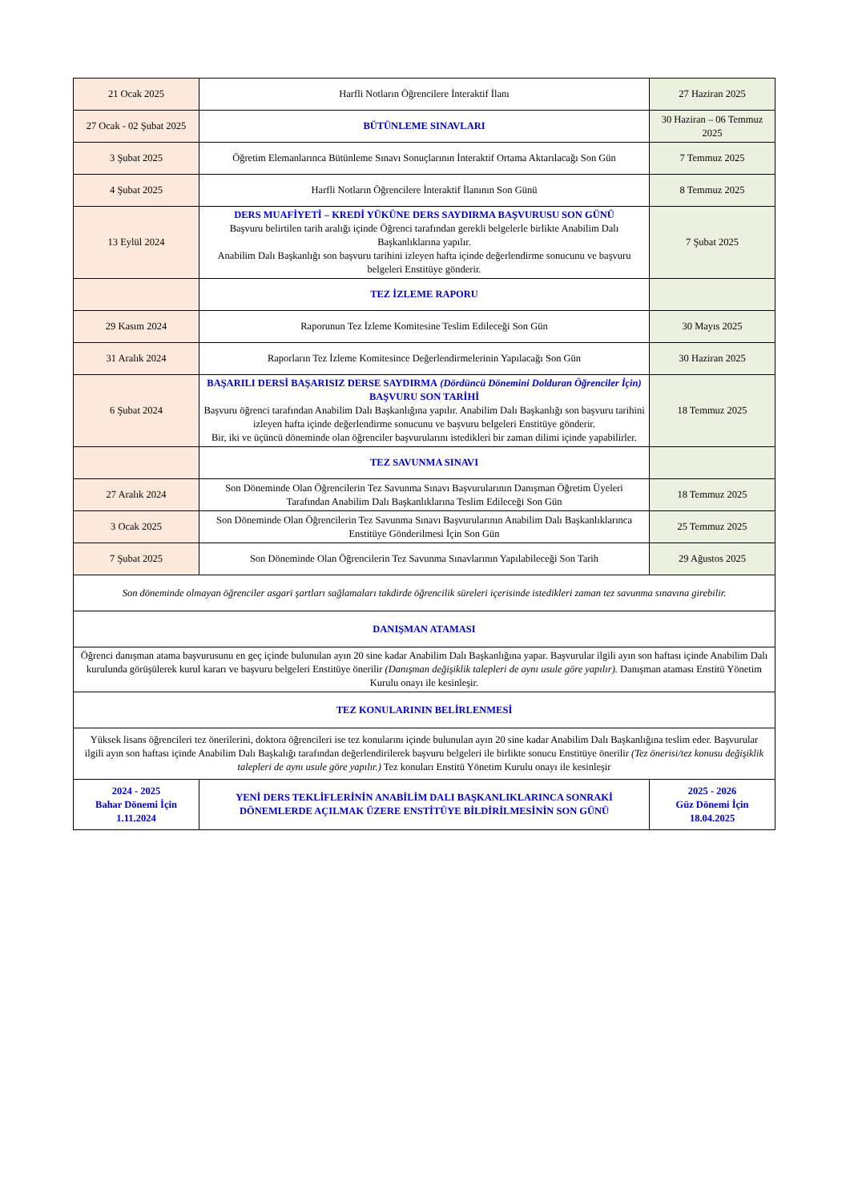| 21 Ocak 2025 | Harfli Notların Öğrencilere İnteraktif İlanı | 27 Haziran 2025 |
| 27 Ocak - 02 Şubat 2025 | BÜTÜNLEME SINAVLARI | 30 Haziran – 06 Temmuz 2025 |
| 3 Şubat 2025 | Öğretim Elemanlarınca Bütünleme Sınavı Sonuçlarının İnteraktif Ortama Aktarılacağı Son Gün | 7 Temmuz 2025 |
| 4 Şubat 2025 | Harfli Notların Öğrencilere İnteraktif İlanının Son Günü | 8 Temmuz 2025 |
| 13 Eylül 2024 | DERS MUAFİYETİ – KREDİ YÜKÜNE DERS SAYDIRMA BAŞVURUSU SON GÜNÜ Başvuru belirtilen tarih aralığı içinde Öğrenci tarafından gerekli belgelerle birlikte Anabilim Dalı Başkanlıklarına yapılır. Anabilim Dalı Başkanlığı son başvuru tarihini izleyen hafta içinde değerlendirme sonucunu ve başvuru belgeleri Enstitüye gönderir. | 7 Şubat 2025 |
| | TEZ İZLEME RAPORU | |
| 29 Kasım 2024 | Raporunun Tez İzleme Komitesine Teslim Edileceği Son Gün | 30 Mayıs 2025 |
| 31 Aralık 2024 | Raporların Tez İzleme Komitesince Değerlendirmelerinin Yapılacağı Son Gün | 30 Haziran 2025 |
| 6 Şubat 2024 | BAŞARILI DERSİ BAŞARISIZ DERSE SAYDIRMA (Dördüncü Dönemini Dolduran Öğrenciler İçin) BAŞVURU SON TARİHİ Başvuru öğrenci tarafından Anabilim Dalı Başkanlığına yapılır. Anabilim Dalı Başkanlığı son başvuru tarihini izleyen hafta içinde değerlendirme sonucunu ve başvuru belgeleri Enstitüye gönderir. Bir, iki ve üçüncü döneminde olan öğrenciler başvurularını istedikleri bir zaman dilimi içinde yapabilirler. | 18 Temmuz 2025 |
| | TEZ SAVUNMA SINAVI | |
| 27 Aralık 2024 | Son Döneminde Olan Öğrencilerin Tez Savunma Sınavı Başvurularının Danışman Öğretim Üyeleri Tarafından Anabilim Dalı Başkanlıklarına Teslim Edileceği Son Gün | 18 Temmuz 2025 |
| 3 Ocak 2025 | Son Döneminde Olan Öğrencilerin Tez Savunma Sınavı Başvurularının Anabilim Dalı Başkanlıklarınca Enstitüye Gönderilmesi İçin Son Gün | 25 Temmuz 2025 |
| 7 Şubat 2025 | Son Döneminde Olan Öğrencilerin Tez Savunma Sınavlarının Yapılabileceği Son Tarih | 29 Ağustos 2025 |
| Son döneminde olmayan öğrenciler asgari şartları sağlamaları takdirde öğrencilik süreleri içerisinde istedikleri zaman tez savunma sınavına girebilir. | | |
| DANIŞMAN ATAMASI | | |
| Öğrenci danışman atama başvurusunu en geç içinde bulunulan ayın 20 sine kadar Anabilim Dalı Başkanlığına yapar. Başvurular ilgili ayın son haftası içinde Anabilim Dalı kurulunda görüşülerek kurul kararı ve başvuru belgeleri Enstitüye önerilir (Danışman değişiklik talepleri de aynı usule göre yapılır). Danışman ataması Enstitü Yönetim Kurulu onayı ile kesinleşir. | | |
| TEZ KONULARININ BELİRLENMESİ | | |
| Yüksek lisans öğrencileri tez önerilerini, doktora öğrencileri ise tez konularını içinde bulunulan ayın 20 sine kadar Anabilim Dalı Başkanlığına teslim eder. Başvurular ilgili ayın son haftası içinde Anabilim Dalı Başkalığı tarafından değerlendirilerek başvuru belgeleri ile birlikte sonucu Enstitüye önerilir (Tez önerisi/tez konusu değişiklik talepleri de aynı usule göre yapılır.) Tez konuları Enstitü Yönetim Kurulu onayı ile kesinleşir | | |
| 2024 - 2025 Bahar Dönemi İçin 1.11.2024 | YENİ DERS TEKLİFLERİNİN ANABİLİM DALI BAŞKANLIKLARINCA SONRAKİ DÖNEMLERDE AÇILMAK ÜZERE ENSTİTÜYE BİLDİRİLMESİNİN SON GÜNÜ | 2025 - 2026 Güz Dönemi İçin 18.04.2025 |